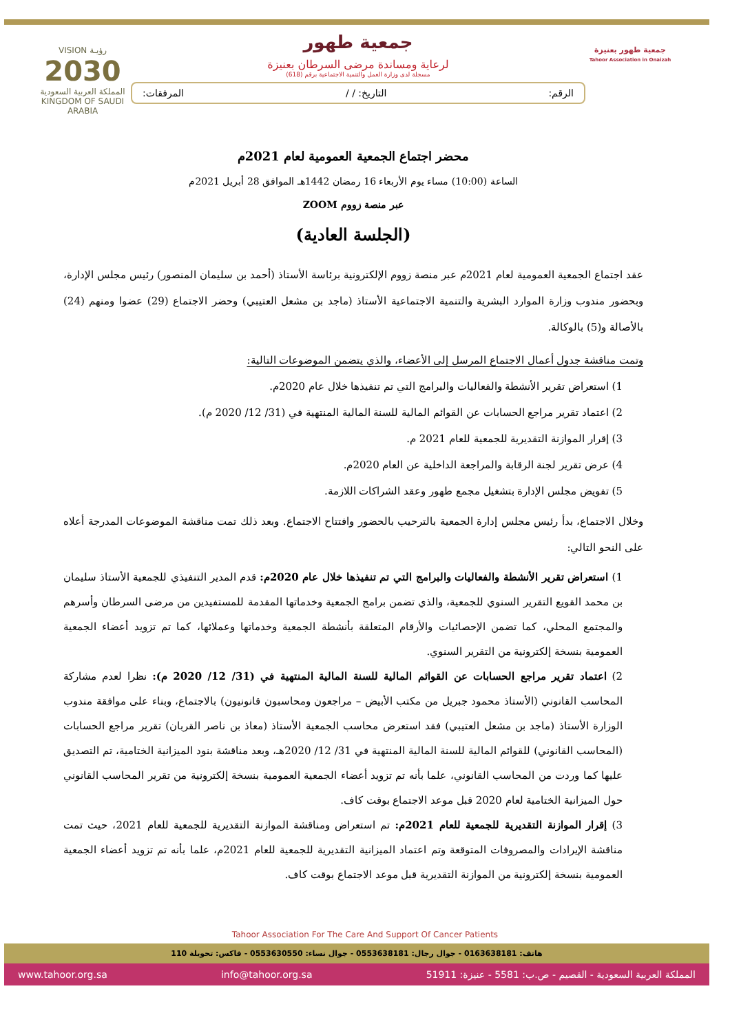جمعية طهور بعنيزة
Tahoor Association in Onaizah
جمعية طهور
لرعاية ومساندة مرضى السرطان بعنيزة
مسجلة لدى وزارة العمل والتنمية الاجتماعية برقم (618)
الرقم: التاريخ: / / المرفقات:
VISION رؤيـة
2030
المملكة العربية السعودية
KINGDOM OF SAUDI ARABIA
محضر اجتماع الجمعية العمومية لعام 2021م
الساعة (10:00) مساء يوم الأربعاء 16 رمضان 1442هـ الموافق 28 أبريل 2021م
عبر منصة زووم ZOOM
(الجلسة العادية)
عقد اجتماع الجمعية العمومية لعام 2021م عبر منصة زووم الإلكترونية برئاسة الأستاذ (أحمد بن سليمان المنصور) رئيس مجلس الإدارة، وبحضور مندوب وزارة الموارد البشرية والتنمية الاجتماعية الأستاذ (ماجد بن مشعل العتيبي) وحضر الاجتماع (29) عضوا ومنهم (24) بالأصالة و(5) بالوكالة.
وتمت مناقشة جدول أعمال الاجتماع المرسل إلى الأعضاء، والذي يتضمن الموضوعات التالية:
1) استعراض تقرير الأنشطة والفعاليات والبرامج التي تم تنفيذها خلال عام 2020م.
2) اعتماد تقرير مراجع الحسابات عن القوائم المالية للسنة المالية المنتهية في (31/ 12/ 2020 م).
3) إقرار الموازنة التقديرية للجمعية للعام 2021 م.
4) عرض تقرير لجنة الرقابة والمراجعة الداخلية عن العام 2020م.
5) تفويض مجلس الإدارة بتشغيل مجمع طهور وعقد الشراكات اللازمة.
وخلال الاجتماع، بدأ رئيس مجلس إدارة الجمعية بالترحيب بالحضور وافتتاح الاجتماع. وبعد ذلك تمت مناقشة الموضوعات المدرجة أعلاه على النحو التالي:
1) استعراض تقرير الأنشطة والفعاليات والبرامج التي تم تنفيذها خلال عام 2020م: قدم المدير التنفيذي للجمعية الأستاذ سليمان بن محمد القويع التقرير السنوي للجمعية، والذي تضمن برامج الجمعية وخدماتها المقدمة للمستفيدين من مرضى السرطان وأسرهم والمجتمع المحلي، كما تضمن الإحصائيات والأرقام المتعلقة بأنشطة الجمعية وخدماتها وعملائها، كما تم تزويد أعضاء الجمعية العمومية بنسخة إلكترونية من التقرير السنوي.
2) اعتماد تقرير مراجع الحسابات عن القوائم المالية للسنة المالية المنتهية في (31/ 12/ 2020 م): نظرا لعدم مشاركة المحاسب القانوني (الأستاذ محمود جبريل من مكتب الأبيض – مراجعون ومحاسبون قانونيون) بالاجتماع، وبناء على موافقة مندوب الوزارة الأستاذ (ماجد بن مشعل العتيبي) فقد استعرض محاسب الجمعية الأستاذ (معاذ بن ناصر القربان) تقرير مراجع الحسابات (المحاسب القانوني) للقوائم المالية للسنة المالية المنتهية في 31/ 12/ 2020هـ، وبعد مناقشة بنود الميزانية الختامية، تم التصديق عليها كما وردت من المحاسب القانوني، علما بأنه تم تزويد أعضاء الجمعية العمومية بنسخة إلكترونية من تقرير المحاسب القانوني حول الميزانية الختامية لعام 2020 قبل موعد الاجتماع بوقت كاف.
3) إقرار الموازنة التقديرية للجمعية للعام 2021م: تم استعراض ومناقشة الموازنة التقديرية للجمعية للعام 2021، حيث تمت مناقشة الإيرادات والمصروفات المتوقعة وتم اعتماد الميزانية التقديرية للجمعية للعام 2021م، علما بأنه تم تزويد أعضاء الجمعية العمومية بنسخة إلكترونية من الموازنة التقديرية قبل موعد الاجتماع بوقت كاف.
Tahoor Association For The Care And Support Of Cancer Patients
هاتف: 0163638181 - جوال رجال: 0553638181 - جوال نساء: 0553630550 - فاكس: تحويلة 110
المملكة العربية السعودية - القصيم - ص.ب: 5581 - عنيزة: 51911 info@tahoor.org.sa www.tahoor.org.sa